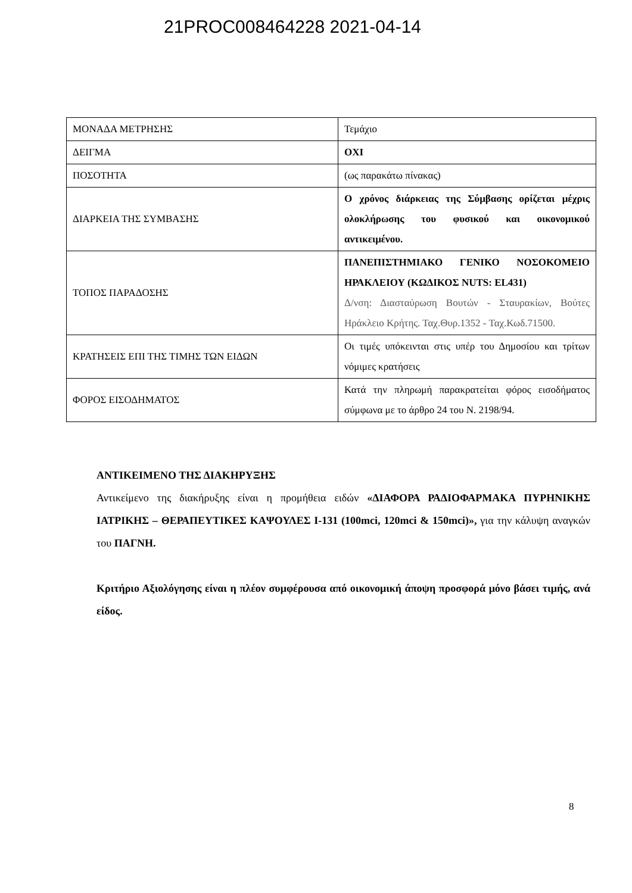21PROC008464228 2021-04-14
| ΜΟΝΑΔΑ ΜΕΤΡΗΣΗΣ | Τεμάχιο |
| ΔΕΙΓΜΑ | ΟΧΙ |
| ΠΟΣΟΤΗΤΑ | (ως παρακάτω πίνακας) |
| ΔΙΑΡΚΕΙΑ ΤΗΣ ΣΥΜΒΑΣΗΣ | Ο χρόνος διάρκειας της Σύμβασης ορίζεται μέχρις ολοκλήρωσης του φυσικού και οικονομικού αντικειμένου. |
| ΤΟΠΟΣ ΠΑΡΑΔΟΣΗΣ | ΠΑΝΕΠΙΣΤΗΜΙΑΚΟ ΓΕΝΙΚΟ ΝΟΣΟΚΟΜΕΙΟ ΗΡΑΚΛΕΙΟΥ (ΚΩΔΙΚΟΣ NUTS: EL431) Δ/νση: Διασταύρωση Βουτών - Σταυρακίων, Βούτες Ηράκλειο Κρήτης. Ταχ.Θυρ.1352 - Ταχ.Κωδ.71500. |
| ΚΡΑΤΗΣΕΙΣ ΕΠΙ ΤΗΣ ΤΙΜΗΣ ΤΩΝ ΕΙΔΩΝ | Οι τιμές υπόκεινται στις υπέρ του Δημοσίου και τρίτων νόμιμες κρατήσεις |
| ΦΟΡΟΣ ΕΙΣΟΔΗΜΑΤΟΣ | Κατά την πληρωμή παρακρατείται φόρος εισοδήματος σύμφωνα με το άρθρο 24 του Ν. 2198/94. |
ΑΝΤΙΚΕΙΜΕΝΟ ΤΗΣ ΔΙΑΚΗΡΥΞΗΣ
Αντικείμενο της διακήρυξης είναι η προμήθεια ειδών «ΔΙΑΦΟΡΑ ΡΑΔΙΟΦΑΡΜΑΚΑ ΠΥΡΗΝΙΚΗΣ ΙΑΤΡΙΚΗΣ – ΘΕΡΑΠΕΥΤΙΚΕΣ ΚΑΨΟΥΛΕΣ I-131 (100mci, 120mci & 150mci)», για την κάλυψη αναγκών του ΠΑΓΝΗ.
Κριτήριο Αξιολόγησης είναι η πλέον συμφέρουσα από οικονομική άποψη προσφορά μόνο βάσει τιμής, ανά είδος.
8